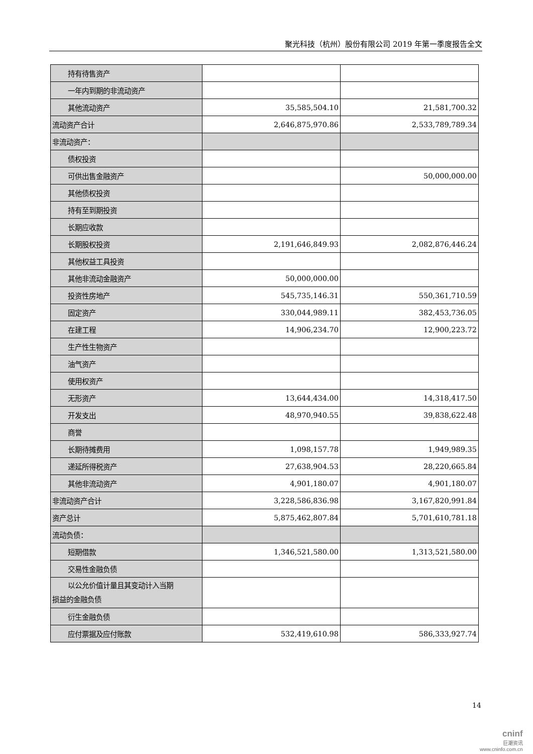聚光科技（杭州）股份有限公司 2019 年第一季度报告全文
| 持有待售资产 | | |
| 一年内到期的非流动资产 | | |
| 其他流动资产 | 35,585,504.10 | 21,581,700.32 |
| 流动资产合计 | 2,646,875,970.86 | 2,533,789,789.34 |
| 非流动资产： | | |
| 债权投资 | | |
| 可供出售金融资产 | | 50,000,000.00 |
| 其他债权投资 | | |
| 持有至到期投资 | | |
| 长期应收款 | | |
| 长期股权投资 | 2,191,646,849.93 | 2,082,876,446.24 |
| 其他权益工具投资 | | |
| 其他非流动金融资产 | 50,000,000.00 | |
| 投资性房地产 | 545,735,146.31 | 550,361,710.59 |
| 固定资产 | 330,044,989.11 | 382,453,736.05 |
| 在建工程 | 14,906,234.70 | 12,900,223.72 |
| 生产性生物资产 | | |
| 油气资产 | | |
| 使用权资产 | | |
| 无形资产 | 13,644,434.00 | 14,318,417.50 |
| 开发支出 | 48,970,940.55 | 39,838,622.48 |
| 商誉 | | |
| 长期待摊费用 | 1,098,157.78 | 1,949,989.35 |
| 递延所得税资产 | 27,638,904.53 | 28,220,665.84 |
| 其他非流动资产 | 4,901,180.07 | 4,901,180.07 |
| 非流动资产合计 | 3,228,586,836.98 | 3,167,820,991.84 |
| 资产总计 | 5,875,462,807.84 | 5,701,610,781.18 |
| 流动负债： | | |
| 短期借款 | 1,346,521,580.00 | 1,313,521,580.00 |
| 交易性金融负债 | | |
| 以公允价值计量且其变动计入当期 损益的金融负债 | | |
| 衍生金融负债 | | |
| 应付票据及应付账款 | 532,419,610.98 | 586,333,927.74 |
14
cninf
巨潮资讯
www.cninfo.com.cn